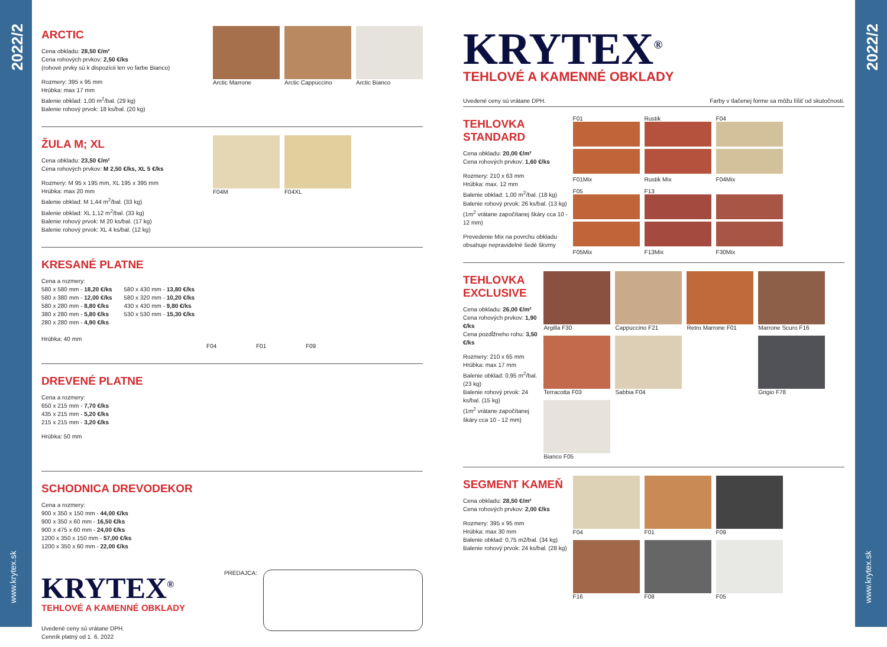2022/2
www.krytex.sk
2022/2
www.krytex.sk
ARCTIC
Cena obkladu: 28,50 €/m²
Cena rohových prvkov: 2,50 €/ks
(rohové prvky sú k dispozícii len vo farbe Bianco)
Rozmery: 395 x 95 mm
Hrúbka: max 17 mm
Balenie obklad: 1,00 m<sup>2</sup>/bal. (29 kg)
Balenie rohový prvok: 18 ks/bal. (20 kg)
Arctic Marrone
Arctic Cappuccino
Arctic Bianco
ŽULA M; XL
Cena obkladu: 23,50 €/m²
Cena rohových prvkov: M 2,50 €/ks, XL 5 €/ks
Rozmery: M 95 x 195 mm, XL 195 x 395 mm
Hrúbka: max 20 mm
Balenie obklad: M 1,44 m<sup>2</sup>/bal. (33 kg)
Balenie obklad: XL 1,12 m<sup>2</sup>/bal. (33 kg)
Balenie rohový prvok: M 20 ks/bal. (17 kg)
Balenie rohový prvok: XL 4 ks/bal. (12 kg)
F04M
F04XL
KRESANÉ PLATNE
Cena a rozmery:
580 x 580 mm - 18,20 €/ks
580 x 380 mm - 12,00 €/ks
580 x 280 mm - 8,80 €/ks
380 x 280 mm - 5,80 €/ks
280 x 280 mm - 4,90 €/ks
Hrúbka: 40 mm
580 x 430 mm - 13,80 €/ks
580 x 320 mm - 10,20 €/ks
430 x 430 mm - 9,80 €/ks
530 x 530 mm - 15,30 €/ks
F04 F01 F09
DREVENÉ PLATNE
Cena a rozmery:
650 x 215 mm - 7,70 €/ks
435 x 215 mm - 5,20 €/ks
215 x 215 mm - 3,20 €/ks
Hrúbka: 50 mm
SCHODNICA DREVODEKOR
Cena a rozmery:
900 x 350 x 150 mm - 44,00 €/ks
900 x 350 x 60 mm - 16,50 €/ks
900 x 475 x 60 mm - 24,00 €/ks
1200 x 350 x 150 mm - 57,00 €/ks
1200 x 350 x 60 mm - 22,00 €/ks
KRYTEX<sup>®</sup>
TEHLOVÉ A KAMENNÉ OBKLADY
Uvedené ceny sú vrátane DPH.
Cenník platný od 1. 6. 2022
PREDAJCA:
KRYTEX<sup>®</sup>
TEHLOVÉ A KAMENNÉ OBKLADY
Uvedené ceny sú vrátane DPH. Farby v tlačenej forme sa môžu líšiť od skutočnosti.
TEHLOVKA STANDARD
Cena obkladu: 20,00 €/m²
Cena rohových prvkov: 1,60 €/ks
Rozmery: 210 x 63 mm
Hrúbka: max. 12 mm
Balenie obklad: 1,00 m<sup>2</sup>/bal. (18 kg)
Balenie rohový prvok: 26 ks/bal. (13 kg)
(1m<sup>2</sup> vrátane započítanej škáry cca 10 - 12 mm)
Prevedenie Mix na povrchu obkladu
obsahuje nepravidelné šedé škvrny
F01
F01Mix
Rustik
Rustik Mix
F04
F04Mix
F05
F05Mix
F13
F13Mix
F30Mix
TEHLOVKA EXCLUSIVE
Cena obkladu: 26,00 €/m²
Cena rohových prvkov: 1,90 €/ks
Cena pozdĺžneho rohu: 3,50 €/ks
Rozmery: 210 x 65 mm
Hrúbka: max 17 mm
Balenie obklad: 0,95 m<sup>2</sup>/bal. (23 kg)
Balenie rohový prvok: 24 ks/bal. (15 kg)
(1m<sup>2</sup> vrátane započítanej škáry cca 10 - 12 mm)
Argilla F30
Cappuccino F21
Retro Marrone F01
Marrone Scuro F16
Terracotta F03
Sabbia F04
Grigio F78
Bianco F05
SEGMENT KAMEŇ
Cena obkladu: 28,50 €/m²
Cena rohových prvkov: 2,00 €/ks
Rozmery: 395 x 95 mm
Hrúbka: max 30 mm
Balenie obklad: 0,75 m2/bal. (34 kg)
Balenie rohový prvok: 24 ks/bal. (28 kg)
F04
F01
F09
F16
F08
F05